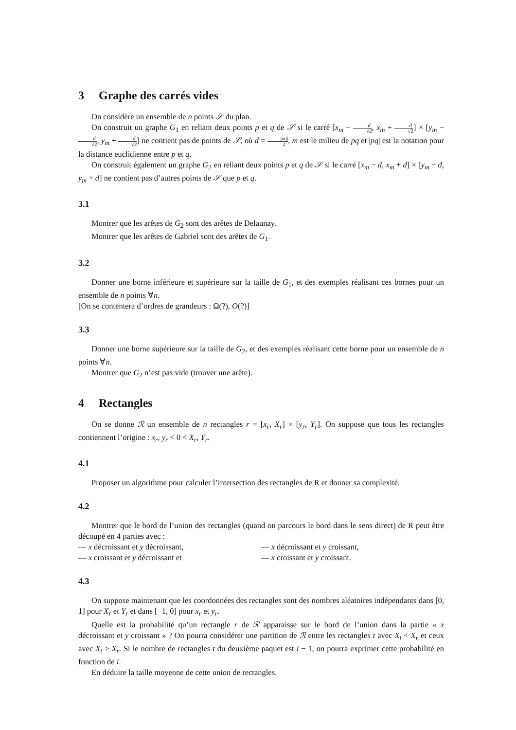3 Graphe des carrés vides
On considère un ensemble de n points 𝒮 du plan.
On construit un graphe G<sub>1</sub> en reliant deux points p et q de 𝒮 si le carré [x<sub>m</sub> − d √2, x<sub>m</sub> + d √2] × [y<sub>m</sub> − d √2, y<sub>m</sub> + d √2] ne contient pas de points de 𝒮, où d = |pq| 2, m est le milieu de pq et |pq| est la notation pour la distance euclidienne entre p et q.
On construit également un graphe G<sub>2</sub> en reliant deux points p et q de 𝒮 si le carré [x<sub>m</sub> − d, x<sub>m</sub> + d] × [y<sub>m</sub> − d, y<sub>m</sub> + d] ne contient pas d’autres points de 𝒮 que p et q.
3.1
Montrer que les arêtes de G<sub>2</sub> sont des arêtes de Delaunay.
Montrer que les arêtes de Gabriel sont des arêtes de G<sub>1</sub>.
3.2
Donner une borne inférieure et supérieure sur la taille de G<sub>1</sub>, et des exemples réalisant ces bornes pour un ensemble de n points ∀n.
[On se contentera d’ordres de grandeurs : Ω(?), O(?)]
3.3
Donner une borne supérieure sur la taille de G<sub>2</sub>, et des exemples réalisant cette borne pour un ensemble de n points ∀n.
Montrer que G<sub>2</sub> n’est pas vide (trouver une arête).
4 Rectangles
On se donne ℛ un ensemble de n rectangles r = [x<sub>r</sub>, X<sub>r</sub>] × [y<sub>r</sub>, Y<sub>r</sub>]. On suppose que tous les rectangles contiennent l’origine : x<sub>r</sub>, y<sub>r</sub> < 0 < X<sub>r</sub>, Y<sub>r</sub>.
4.1
Proposer un algorithme pour calculer l’intersection des rectangles de R et donner sa complexité.
4.2
Montrer que le bord de l’union des rectangles (quand on parcours le bord dans le sens direct) de R peut être découpé en 4 parties avec :
— x décroissant et y décroissant,
— x décroissant et y croissant,
— x croissant et y décroissant et
— x croissant et y croissant.
4.3
On suppose maintenant que les coordonnées des rectangles sont des nombres aléatoires indépendants dans [0, 1] pour X<sub>r</sub> et Y<sub>r</sub> et dans [−1, 0] pour x<sub>r</sub> et y<sub>r</sub>.
Quelle est la probabilité qu’un rectangle r de ℛ apparaisse sur le bord de l’union dans la partie « x décroissant et y croissant » ? On pourra considérer une partition de ℛ entre les rectangles t avec X<sub>t</sub> < X<sub>r</sub> et ceux avec X<sub>t</sub> > X<sub>r</sub>. Si le nombre de rectangles t du deuxième paquet est i − 1, on pourra exprimer cette probabilité en fonction de i.
En déduire la taille moyenne de cette union de rectangles.